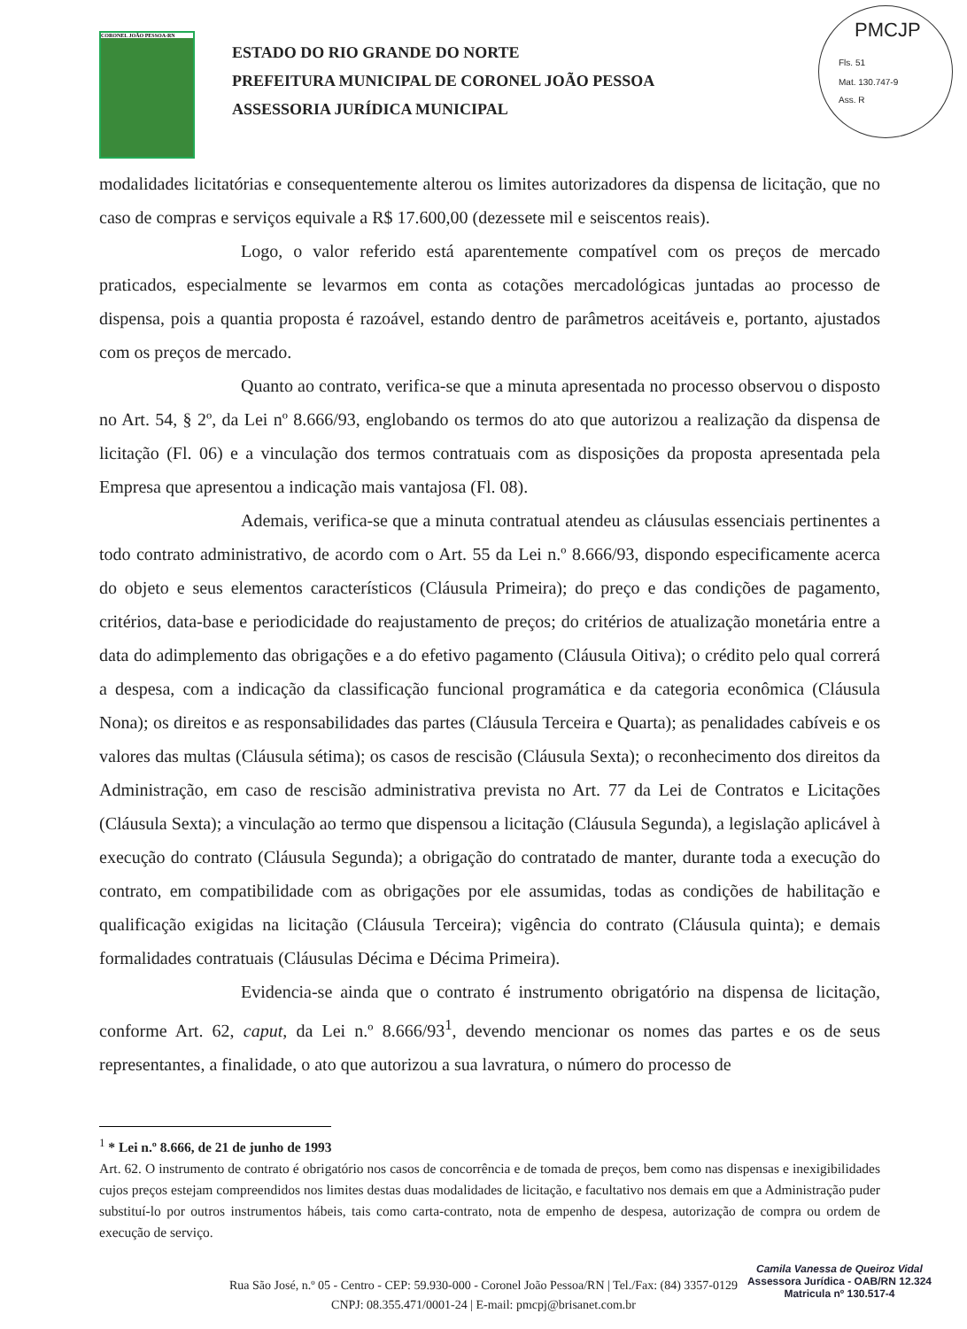CORONEL JOÃO PESSOA-RN
ESTADO DO RIO GRANDE DO NORTE
PREFEITURA MUNICIPAL DE CORONEL JOÃO PESSOA
ASSESSORIA JURÍDICA MUNICIPAL
PMCJP
Fls. 51
Mat. 130.747-9
Ass. R
modalidades licitatórias e consequentemente alterou os limites autorizadores da dispensa de licitação, que no caso de compras e serviços equivale a R$ 17.600,00 (dezessete mil e seiscentos reais).
Logo, o valor referido está aparentemente compatível com os preços de mercado praticados, especialmente se levarmos em conta as cotações mercadológicas juntadas ao processo de dispensa, pois a quantia proposta é razoável, estando dentro de parâmetros aceitáveis e, portanto, ajustados com os preços de mercado.
Quanto ao contrato, verifica-se que a minuta apresentada no processo observou o disposto no Art. 54, § 2º, da Lei nº 8.666/93, englobando os termos do ato que autorizou a realização da dispensa de licitação (Fl. 06) e a vinculação dos termos contratuais com as disposições da proposta apresentada pela Empresa que apresentou a indicação mais vantajosa (Fl. 08).
Ademais, verifica-se que a minuta contratual atendeu as cláusulas essenciais pertinentes a todo contrato administrativo, de acordo com o Art. 55 da Lei n.º 8.666/93, dispondo especificamente acerca do objeto e seus elementos característicos (Cláusula Primeira); do preço e das condições de pagamento, critérios, data-base e periodicidade do reajustamento de preços; do critérios de atualização monetária entre a data do adimplemento das obrigações e a do efetivo pagamento (Cláusula Oitiva); o crédito pelo qual correrá a despesa, com a indicação da classificação funcional programática e da categoria econômica (Cláusula Nona); os direitos e as responsabilidades das partes (Cláusula Terceira e Quarta); as penalidades cabíveis e os valores das multas (Cláusula sétima); os casos de rescisão (Cláusula Sexta); o reconhecimento dos direitos da Administração, em caso de rescisão administrativa prevista no Art. 77 da Lei de Contratos e Licitações (Cláusula Sexta); a vinculação ao termo que dispensou a licitação (Cláusula Segunda), a legislação aplicável à execução do contrato (Cláusula Segunda); a obrigação do contratado de manter, durante toda a execução do contrato, em compatibilidade com as obrigações por ele assumidas, todas as condições de habilitação e qualificação exigidas na licitação (Cláusula Terceira); vigência do contrato (Cláusula quinta); e demais formalidades contratuais (Cláusulas Décima e Décima Primeira).
Evidencia-se ainda que o contrato é instrumento obrigatório na dispensa de licitação, conforme Art. 62, caput, da Lei n.º 8.666/93<sup>1</sup>, devendo mencionar os nomes das partes e os de seus representantes, a finalidade, o ato que autorizou a sua lavratura, o número do processo de
<sup>1</sup> * Lei n.º 8.666, de 21 de junho de 1993
Art. 62. O instrumento de contrato é obrigatório nos casos de concorrência e de tomada de preços, bem como nas dispensas e inexigibilidades cujos preços estejam compreendidos nos limites destas duas modalidades de licitação, e facultativo nos demais em que a Administração puder substituí-lo por outros instrumentos hábeis, tais como carta-contrato, nota de empenho de despesa, autorização de compra ou ordem de execução de serviço.
Rua São José, n.º 05 - Centro - CEP: 59.930-000 - Coronel João Pessoa/RN | Tel./Fax: (84) 3357-0129
CNPJ: 08.355.471/0001-24 | E-mail: pmcpj@brisanet.com.br
Camila Vanessa de Queiroz Vidal
Assessora Jurídica - OAB/RN 12.324
Matricula nº 130.517-4